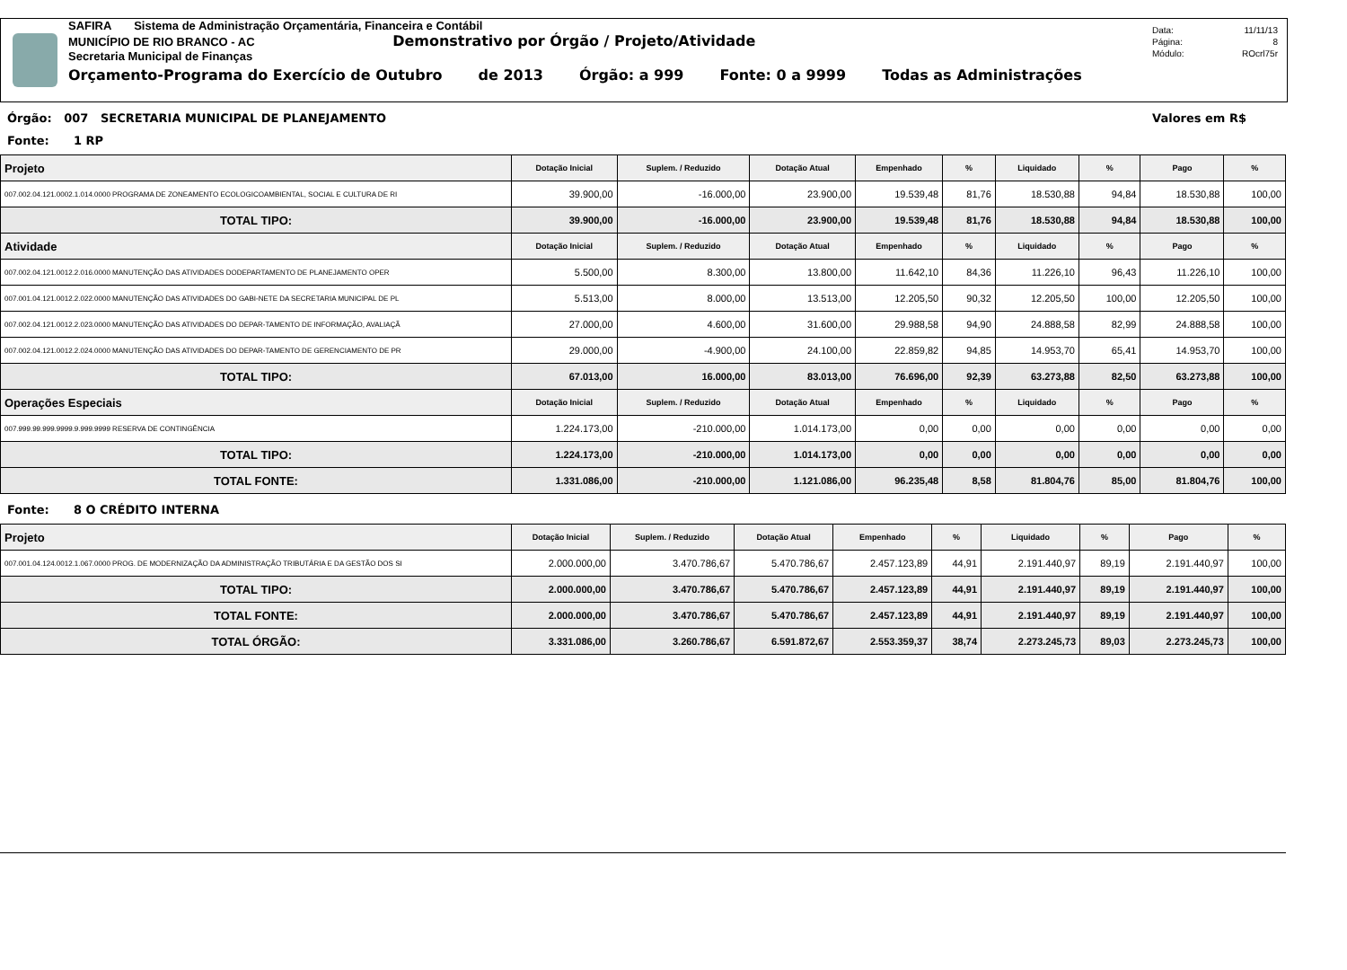SAFIRA Sistema de Administração Orçamentária, Financeira e Contábil
MUNICÍPIO DE RIO BRANCO - AC Demonstrativo por Órgão / Projeto/Atividade
Secretaria Municipal de Finanças
Orçamento-Programa do Exercício de Outubro de 2013 Órgão: a 999 Fonte: 0 a 9999 Todas as Administrações
Data: 11/11/13
Página: 8
Módulo: ROcrl75r
Órgão: 007 SECRETARIA MUNICIPAL DE PLANEJAMENTO Valores em R$
Fonte: 1 RP
| Projeto | Dotação Inicial | Suplem. / Reduzido | Dotação Atual | Empenhado | % | Liquidado | % | Pago | % |
| --- | --- | --- | --- | --- | --- | --- | --- | --- | --- |
| 007.002.04.121.0002.1.014.0000 PROGRAMA DE ZONEAMENTO ECOLOGICOAMBIENTAL, SOCIAL E CULTURA DE RI | 39.900,00 | -16.000,00 | 23.900,00 | 19.539,48 | 81,76 | 18.530,88 | 94,84 | 18.530,88 | 100,00 |
| TOTAL TIPO: | 39.900,00 | -16.000,00 | 23.900,00 | 19.539,48 | 81,76 | 18.530,88 | 94,84 | 18.530,88 | 100,00 |
| Atividade | Dotação Inicial | Suplem. / Reduzido | Dotação Atual | Empenhado | % | Liquidado | % | Pago | % |
| 007.002.04.121.0012.2.016.0000 MANUTENÇÃO DAS ATIVIDADES DODEPARTAMENTO DE PLANEJAMENTO OPER | 5.500,00 | 8.300,00 | 13.800,00 | 11.642,10 | 84,36 | 11.226,10 | 96,43 | 11.226,10 | 100,00 |
| 007.001.04.121.0012.2.022.0000 MANUTENÇÃO DAS ATIVIDADES DO GABI-NETE DA SECRETARIA MUNICIPAL DE PL | 5.513,00 | 8.000,00 | 13.513,00 | 12.205,50 | 90,32 | 12.205,50 | 100,00 | 12.205,50 | 100,00 |
| 007.002.04.121.0012.2.023.0000 MANUTENÇÃO DAS ATIVIDADES DO DEPAR-TAMENTO DE INFORMAÇÃO, AVALIAÇÃ | 27.000,00 | 4.600,00 | 31.600,00 | 29.988,58 | 94,90 | 24.888,58 | 82,99 | 24.888,58 | 100,00 |
| 007.002.04.121.0012.2.024.0000 MANUTENÇÃO DAS ATIVIDADES DO DEPAR-TAMENTO DE GERENCIAMENTO DE PR | 29.000,00 | -4.900,00 | 24.100,00 | 22.859,82 | 94,85 | 14.953,70 | 65,41 | 14.953,70 | 100,00 |
| TOTAL TIPO: | 67.013,00 | 16.000,00 | 83.013,00 | 76.696,00 | 92,39 | 63.273,88 | 82,50 | 63.273,88 | 100,00 |
| Operações Especiais | Dotação Inicial | Suplem. / Reduzido | Dotação Atual | Empenhado | % | Liquidado | % | Pago | % |
| 007.999.99.999.9999.9.999.9999 RESERVA DE CONTINGÊNCIA | 1.224.173,00 | -210.000,00 | 1.014.173,00 | 0,00 | 0,00 | 0,00 | 0,00 | 0,00 | 0,00 |
| TOTAL TIPO: | 1.224.173,00 | -210.000,00 | 1.014.173,00 | 0,00 | 0,00 | 0,00 | 0,00 | 0,00 | 0,00 |
| TOTAL FONTE: | 1.331.086,00 | -210.000,00 | 1.121.086,00 | 96.235,48 | 8,58 | 81.804,76 | 85,00 | 81.804,76 | 100,00 |
Fonte: 8 O CRÉDITO INTERNA
| Projeto | Dotação Inicial | Suplem. / Reduzido | Dotação Atual | Empenhado | % | Liquidado | % | Pago | % |
| --- | --- | --- | --- | --- | --- | --- | --- | --- | --- |
| 007.001.04.124.0012.1.067.0000 PROG. DE MODERNIZAÇÃO DA ADMINISTRAÇÃO TRIBUTÁRIA E DA GESTÃO DOS SI | 2.000.000,00 | 3.470.786,67 | 5.470.786,67 | 2.457.123,89 | 44,91 | 2.191.440,97 | 89,19 | 2.191.440,97 | 100,00 |
| TOTAL TIPO: | 2.000.000,00 | 3.470.786,67 | 5.470.786,67 | 2.457.123,89 | 44,91 | 2.191.440,97 | 89,19 | 2.191.440,97 | 100,00 |
| TOTAL FONTE: | 2.000.000,00 | 3.470.786,67 | 5.470.786,67 | 2.457.123,89 | 44,91 | 2.191.440,97 | 89,19 | 2.191.440,97 | 100,00 |
| TOTAL ÓRGÃO: | 3.331.086,00 | 3.260.786,67 | 6.591.872,67 | 2.553.359,37 | 38,74 | 2.273.245,73 | 89,03 | 2.273.245,73 | 100,00 |